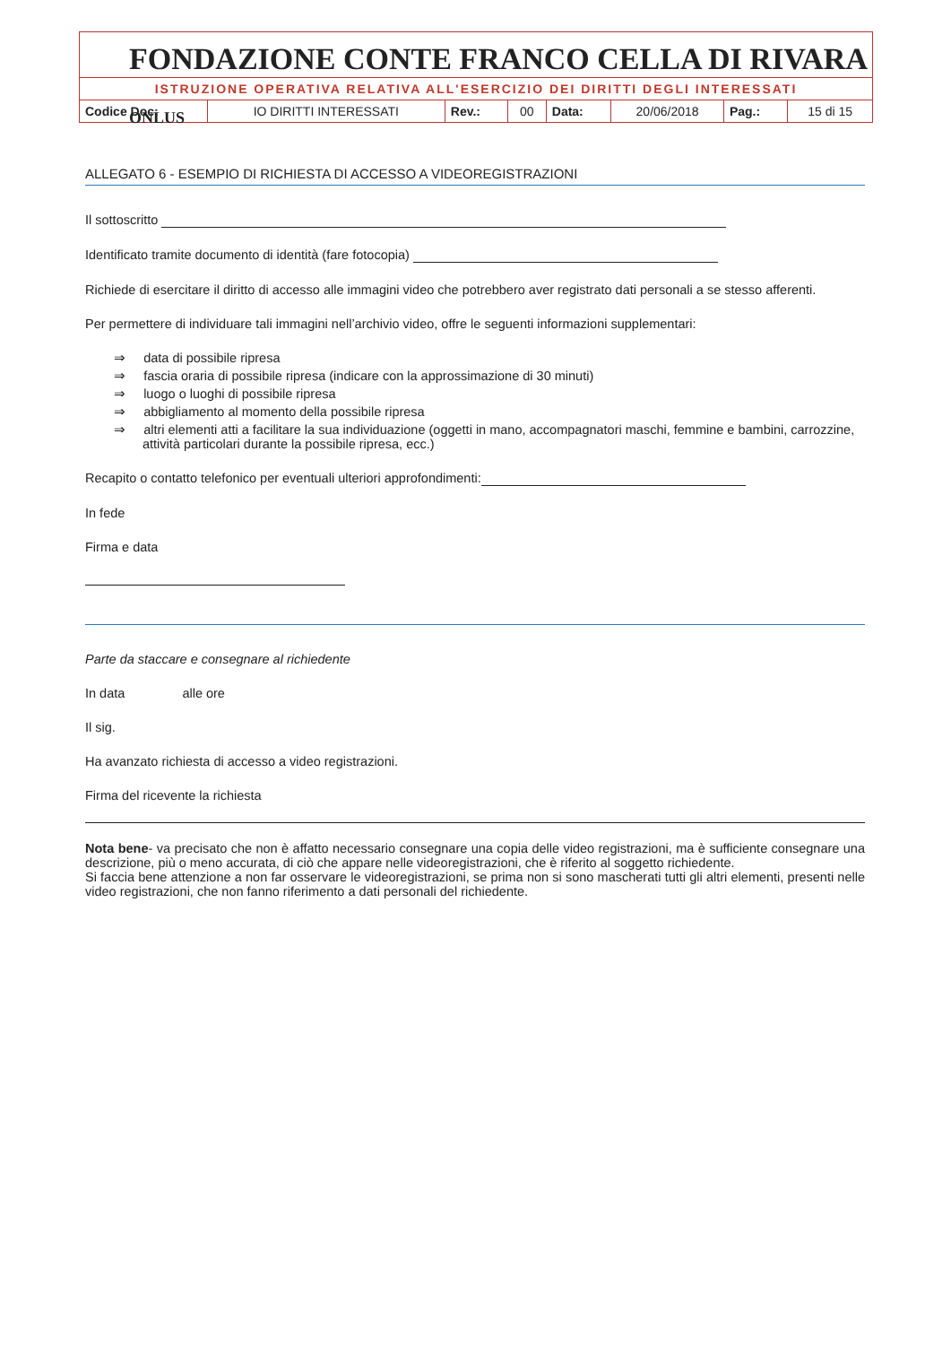FONDAZIONE CONTE FRANCO CELLA DI RIVARA ONLUS
ISTRUZIONE OPERATIVA RELATIVA ALL'ESERCIZIO DEI DIRITTI DEGLI INTERESSATI
| Codice Doc: | IO DIRITTI INTERESSATI | Rev.: | 00 | Data: | 20/06/2018 | Pag.: | 15 di 15 |
ALLEGATO 6 - ESEMPIO DI RICHIESTA DI ACCESSO A VIDEOREGISTRAZIONI
Il sottoscritto
Identificato tramite documento di identità (fare fotocopia)
Richiede di esercitare il diritto di accesso alle immagini video che potrebbero aver registrato dati personali a se stesso afferenti.
Per permettere di individuare tali immagini nell’archivio video, offre le seguenti informazioni supplementari:
⇒ data di possibile ripresa
⇒ fascia oraria di possibile ripresa (indicare con la approssimazione di 30 minuti)
⇒ luogo o luoghi di possibile ripresa
⇒ abbigliamento al momento della possibile ripresa
⇒ altri elementi atti a facilitare la sua individuazione (oggetti in mano, accompagnatori maschi, femmine e bambini, carrozzine, attività particolari durante la possibile ripresa, ecc.)
Recapito o contatto telefonico per eventuali ulteriori approfondimenti:
In fede
Firma e data
Parte da staccare e consegnare al richiedente
In data alle ore
Il sig.
Ha avanzato richiesta di accesso a video registrazioni.
Firma del ricevente la richiesta
Nota bene- va precisato che non è affatto necessario consegnare una copia delle video registrazioni, ma è sufficiente consegnare una descrizione, più o meno accurata, di ciò che appare nelle videoregistrazioni, che è riferito al soggetto richiedente.
Si faccia bene attenzione a non far osservare le videoregistrazioni, se prima non si sono mascherati tutti gli altri elementi, presenti nelle video registrazioni, che non fanno riferimento a dati personali del richiedente.